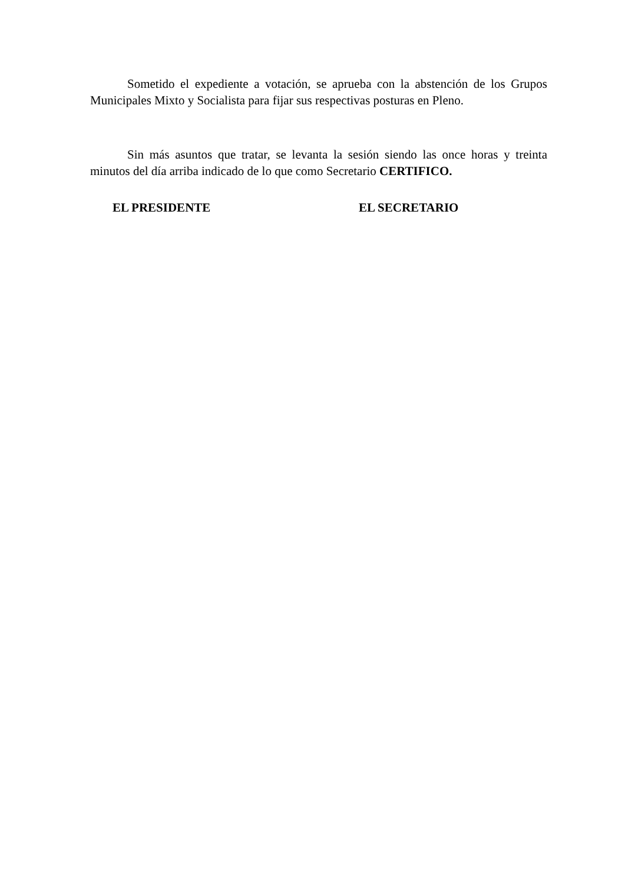Sometido el expediente a votación, se aprueba con la abstención de los Grupos Municipales Mixto y Socialista para fijar sus respectivas posturas en Pleno.
Sin más asuntos que tratar, se levanta la sesión siendo las once horas y treinta minutos del día arriba indicado de lo que como Secretario CERTIFICO.
EL PRESIDENTE EL SECRETARIO